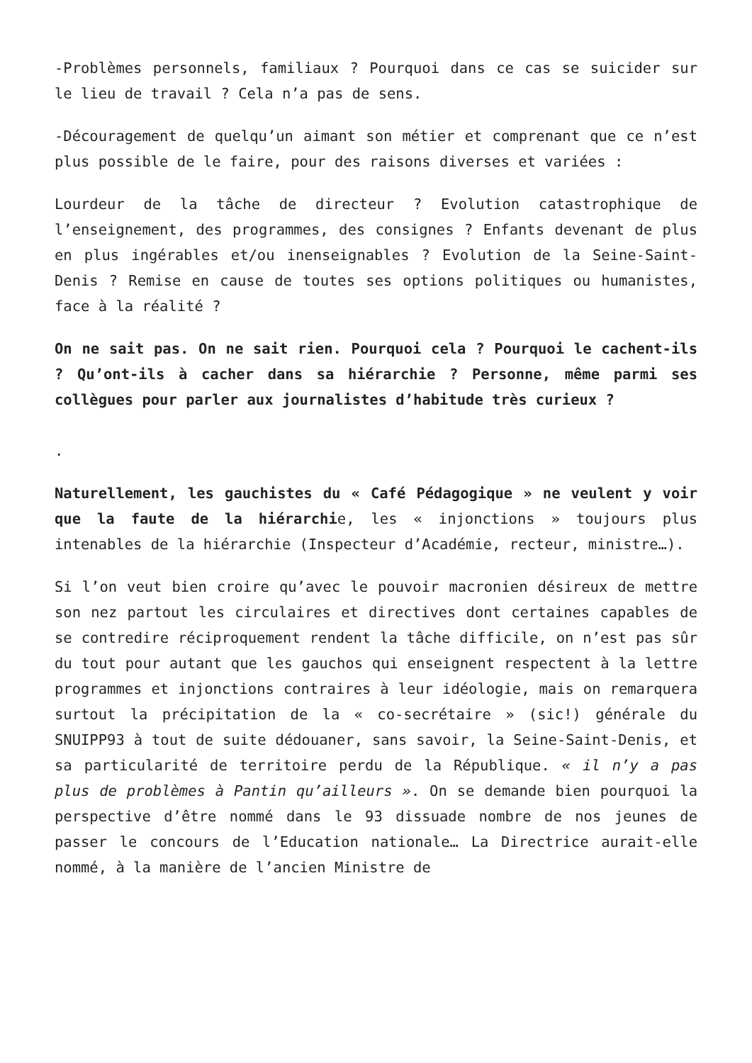-Problèmes personnels, familiaux ? Pourquoi dans ce cas se suicider sur le lieu de travail ? Cela n’a pas de sens.
-Découragement de quelqu’un aimant son métier et comprenant que ce n’est plus possible de le faire, pour des raisons diverses et variées :
Lourdeur de la tâche de directeur ? Evolution catastrophique de l’enseignement, des programmes, des consignes ? Enfants devenant de plus en plus ingérables et/ou inenseignables ? Evolution de la Seine-Saint-Denis ? Remise en cause de toutes ses options politiques ou humanistes, face à la réalité ?
On ne sait pas. On ne sait rien. Pourquoi cela ? Pourquoi le cachent-ils ? Qu’ont-ils à cacher dans sa hiérarchie ? Personne, même parmi ses collègues pour parler aux journalistes d’habitude très curieux ?
.
Naturellement, les gauchistes du « Café Pédagogique » ne veulent y voir que la faute de la hiérarchie, les « injonctions » toujours plus intenables de la hiérarchie (Inspecteur d’Académie, recteur, ministre…).
Si l’on veut bien croire qu’avec le pouvoir macronien désireux de mettre son nez partout les circulaires et directives dont certaines capables de se contredire réciproquement rendent la tâche difficile, on n’est pas sûr du tout pour autant que les gauchos qui enseignent respectent à la lettre programmes et injonctions contraires à leur idéologie, mais on remarquera surtout la précipitation de la « co-secrétaire » (sic!) générale du SNUIPP93 à tout de suite dédouaner, sans savoir, la Seine-Saint-Denis, et sa particularité de territoire perdu de la République. « il n’y a pas plus de problèmes à Pantin qu’ailleurs ». On se demande bien pourquoi la perspective d’être nommé dans le 93 dissuade nombre de nos jeunes de passer le concours de l’Education nationale… La Directrice aurait-elle nommé, à la manière de l’ancien Ministre de